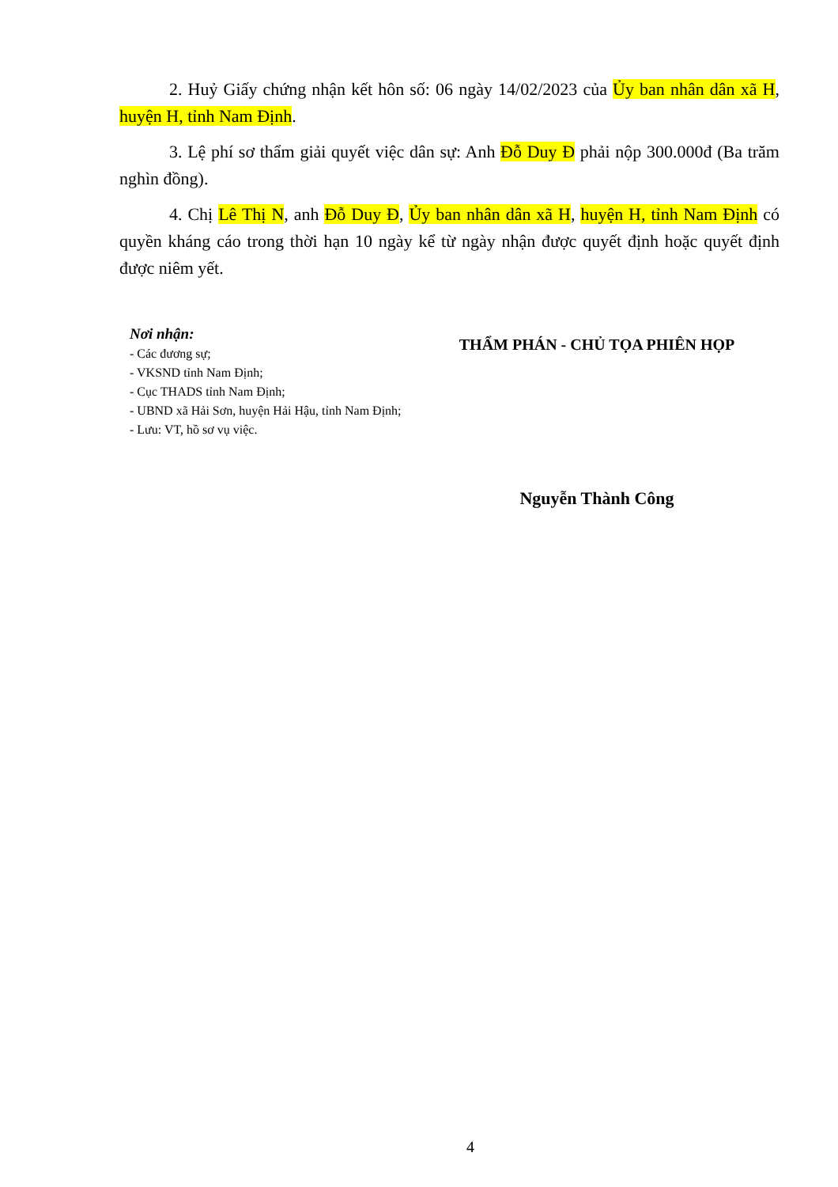2. Huỷ Giấy chứng nhận kết hôn số: 06 ngày 14/02/2023 của Ủy ban nhân dân xã H, huyện H, tỉnh Nam Định.
3. Lệ phí sơ thẩm giải quyết việc dân sự: Anh Đỗ Duy Đ phải nộp 300.000đ (Ba trăm nghìn đồng).
4. Chị Lê Thị N, anh Đỗ Duy Đ, Ủy ban nhân dân xã H, huyện H, tỉnh Nam Định có quyền kháng cáo trong thời hạn 10 ngày kể từ ngày nhận được quyết định hoặc quyết định được niêm yết.
Nơi nhận:
- Các đương sự;
- VKSND tỉnh Nam Định;
- Cục THADS tỉnh Nam Định;
- UBND xã Hải Sơn, huyện Hải Hậu, tỉnh Nam Định;
- Lưu: VT, hồ sơ vụ việc.
THẨM PHÁN - CHỦ TỌA PHIÊN HỌP
Nguyễn Thành Công
4